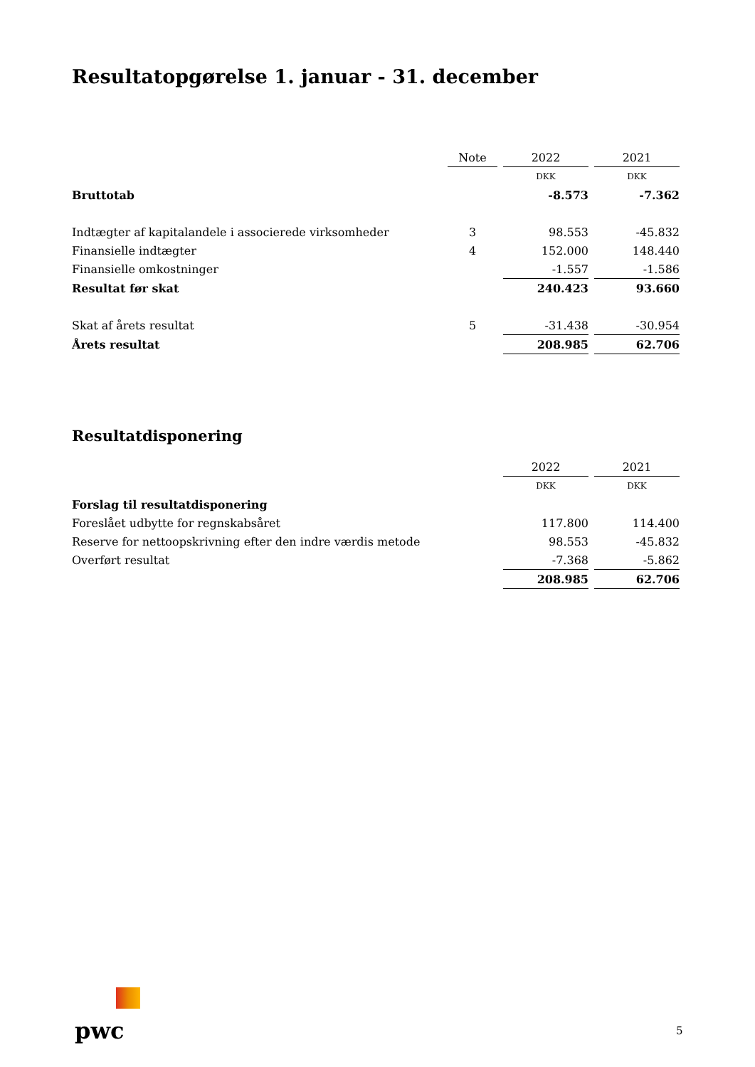Resultatopgørelse 1. januar - 31. december
| | Note | 2022 | 2021 |
| --- | --- | --- | --- |
| | | DKK | DKK |
| Bruttotab | | -8.573 | -7.362 |
| Indtægter af kapitalandele i associerede virksomheder | 3 | 98.553 | -45.832 |
| Finansielle indtægter | 4 | 152.000 | 148.440 |
| Finansielle omkostninger | | -1.557 | -1.586 |
| Resultat før skat | | 240.423 | 93.660 |
| Skat af årets resultat | 5 | -31.438 | -30.954 |
| Årets resultat | | 208.985 | 62.706 |
Resultatdisponering
| | | 2022 | 2021 |
| --- | --- | --- | --- |
| | | DKK | DKK |
| Forslag til resultatdisponering | | | |
| Foreslået udbytte for regnskabsåret | | 117.800 | 114.400 |
| Reserve for nettoopskrivning efter den indre værdis metode | | 98.553 | -45.832 |
| Overført resultat | | -7.368 | -5.862 |
| | | 208.985 | 62.706 |
pwc 5